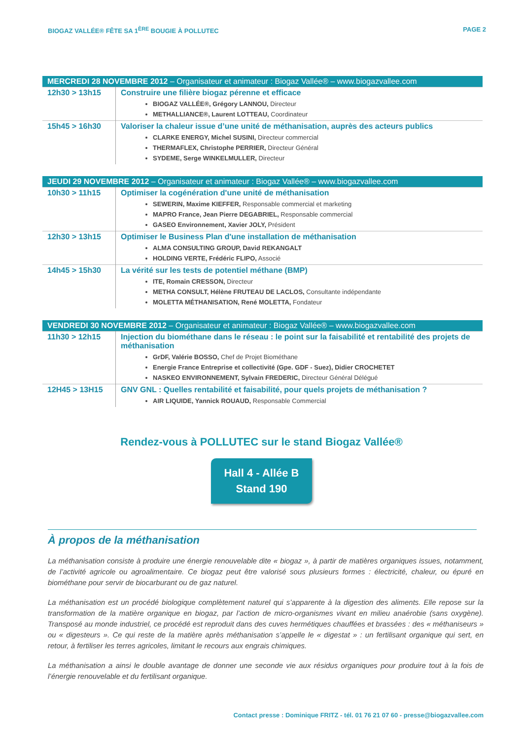BIOGAZ VALLÉE® FÊTE SA 1<sup>ÈRE</sup> BOUGIE À POLLUTEC PAGE 2
| MERCREDI 28 NOVEMBRE 2012 – Organisateur et animateur : Biogaz Vallée® – www.biogazvallee.com | |
| --- | --- |
| 12h30 > 13h15 | Construire une filière biogaz pérenne et efficace BIOGAZ VALLÉE®, Grégory LANNOU, Directeur METHALLIANCE®, Laurent LOTTEAU, Coordinateur |
| 15h45 > 16h30 | Valoriser la chaleur issue d’une unité de méthanisation, auprès des acteurs publics CLARKE ENERGY, Michel SUSINI, Directeur commercial THERMAFLEX, Christophe PERRIER, Directeur Général SYDEME, Serge WINKELMULLER, Directeur |
| JEUDI 29 NOVEMBRE 2012 – Organisateur et animateur : Biogaz Vallée® – www.biogazvallee.com | |
| --- | --- |
| 10h30 > 11h15 | Optimiser la cogénération d'une unité de méthanisation SEWERIN, Maxime KIEFFER, Responsable commercial et marketing MAPRO France, Jean Pierre DEGABRIEL, Responsable commercial GASEO Environnement, Xavier JOLY, Président |
| 12h30 > 13h15 | Optimiser le Business Plan d'une installation de méthanisation ALMA CONSULTING GROUP, David REKANGALT HOLDING VERTE, Frédéric FLIPO, Associé |
| 14h45 > 15h30 | La vérité sur les tests de potentiel méthane (BMP) ITE, Romain CRESSON, Directeur METHA CONSULT, Hélène FRUTEAU DE LACLOS, Consultante indépendante MOLETTA MÉTHANISATION, René MOLETTA, Fondateur |
| VENDREDI 30 NOVEMBRE 2012 – Organisateur et animateur : Biogaz Vallée® – www.biogazvallee.com | |
| --- | --- |
| 11h30 > 12h15 | Injection du biométhane dans le réseau : le point sur la faisabilité et rentabilité des projets de méthanisation GrDF, Valérie BOSSO, Chef de Projet Biométhane Energie France Entreprise et collectivité (Gpe. GDF - Suez), Didier CROCHETET NASKEO ENVIRONNEMENT, Sylvain FREDERIC, Directeur Général Délégué |
| 12H45 > 13H15 | GNV GNL : Quelles rentabilité et faisabilité, pour quels projets de méthanisation ? AIR LIQUIDE, Yannick ROUAUD, Responsable Commercial |
Rendez-vous à POLLUTEC sur le stand Biogaz Vallée®
Hall 4 - Allée B
Stand 190
À propos de la méthanisation
La méthanisation consiste à produire une énergie renouvelable dite « biogaz », à partir de matières organiques issues, notamment, de l’activité agricole ou agroalimentaire. Ce biogaz peut être valorisé sous plusieurs formes : électricité, chaleur, ou épuré en biométhane pour servir de biocarburant ou de gaz naturel.
La méthanisation est un procédé biologique complètement naturel qui s’apparente à la digestion des aliments. Elle repose sur la transformation de la matière organique en biogaz, par l’action de micro-organismes vivant en milieu anaérobie (sans oxygène). Transposé au monde industriel, ce procédé est reproduit dans des cuves hermétiques chauffées et brassées : des « méthaniseurs » ou « digesteurs ». Ce qui reste de la matière après méthanisation s’appelle le « digestat » : un fertilisant organique qui sert, en retour, à fertiliser les terres agricoles, limitant le recours aux engrais chimiques.
La méthanisation a ainsi le double avantage de donner une seconde vie aux résidus organiques pour produire tout à la fois de l’énergie renouvelable et du fertilisant organique.
Contact presse : Dominique FRITZ - tél. 01 76 21 07 60 - presse@biogazvallee.com